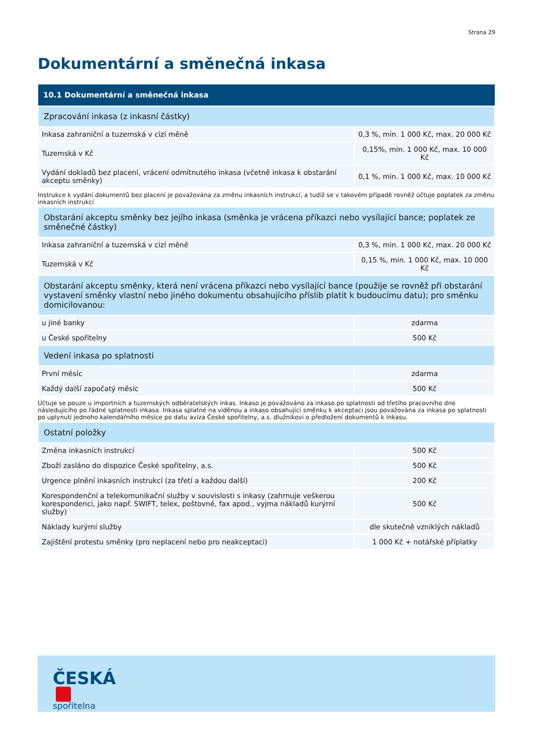Strana 29
Dokumentární a směnečná inkasa
| 10.1 Dokumentární a směnečná inkasa | |
| --- | --- |
| Zpracování inkasa (z inkasní částky) | |
| Inkasa zahraniční a tuzemská v cizí měně | 0,3 %, min. 1 000 Kč, max. 20 000 Kč |
| Tuzemská v Kč | 0,15%, min. 1 000 Kč, max. 10 000 Kč |
| Vydání dokladů bez placení, vrácení odmítnutého inkasa (včetně inkasa k obstarání akceptu směnky) | 0,1 %, min. 1 000 Kč, max. 10 000 Kč |
Instrukce k vydání dokumentů bez placení je považována za změnu inkasních instrukcí, a tudíž se v takovém případě rovněž účtuje poplatek za změnu inkasních instrukcí
| Obstarání akceptu směnky bez jejího inkasa (směnka je vrácena příkazci nebo vysílající bance; poplatek ze směnečné částky) | |
| Inkasa zahraniční a tuzemská v cizí měně | 0,3 %, min. 1 000 Kč, max. 20 000 Kč |
| Tuzemská v Kč | 0,15 %, min. 1 000 Kč, max. 10 000 Kč |
| Obstarání akceptu směnky, která není vrácena příkazci nebo vysílající bance (použije se rovněž při obstarání vystavení směnky vlastní nebo jiného dokumentu obsahujícího příslib platit k budoucímu datu); pro směnku domicilovanou: | |
| u jiné banky | zdarma |
| u České spořitelny | 500 Kč |
| Vedení inkasa po splatnosti | |
| První měsíc | zdarma |
| Každý další započatý měsíc | 500 Kč |
Účtuje se pouze u importních a tuzemských odběratelských inkas. Inkaso je považováno za inkaso po splatnosti od třetího pracovního dne následujícího po řádné splatnosti inkasa. Inkasa splatné na viděnou a inkaso obsahující směnku k akceptaci jsou považována za inkasa po splatnosti po uplynutí jednoho kalendářního měsíce po datu avíza České spořitelny, a.s. dlužníkovi o předložení dokumentů k inkasu.
| Ostatní položky | |
| Změna inkasních instrukcí | 500 Kč |
| Zboží zasláno do dispozice České spořitelny, a.s. | 500 Kč |
| Urgence plnění inkasních instrukcí (za třetí a každou další) | 200 Kč |
| Korespondenční a telekomunikační služby v souvislosti s inkasy (zahrnuje veškerou korespondenci, jako např. SWIFT, telex, poštovné, fax apod., vyjma nákladů kurýrní služby) | 500 Kč |
| Náklady kurýrní služby | dle skutečně vzniklých nákladů |
| Zajištění protestu směnky (pro neplacení nebo pro neakceptaci) | 1 000 Kč + notářské příplatky |
ČESKÁ
spořitelna